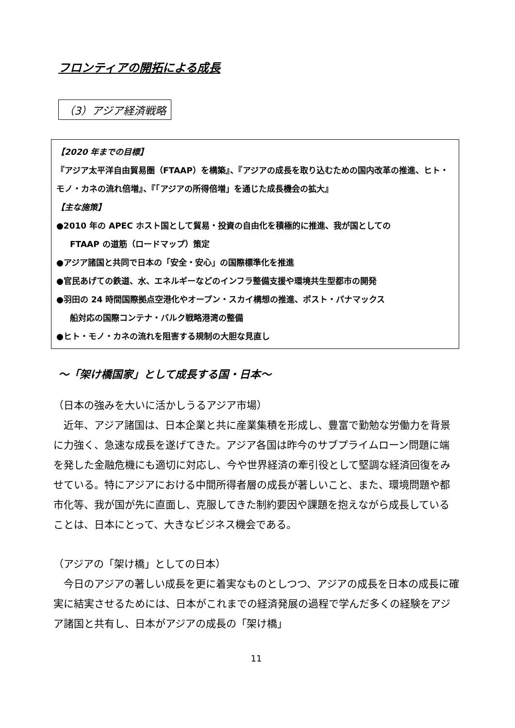フロンティアの開拓による成長
（3）アジア経済戦略
【2020 年までの目標】
『アジア太平洋自由貿易圏（FTAAP）を構築』、『アジアの成長を取り込むための国内改革の推進、ヒト・モノ・カネの流れ倍増』、『「アジアの所得倍増」を通じた成長機会の拡大』
【主な施策】
●2010 年の APEC ホスト国として貿易・投資の自由化を積極的に推進、我が国としての
FTAAP の道筋（ロードマップ）策定
●アジア諸国と共同で日本の「安全・安心」の国際標準化を推進
●官民あげての鉄道、水、エネルギーなどのインフラ整備支援や環境共生型都市の開発
●羽田の 24 時間国際拠点空港化やオープン・スカイ構想の推進、ポスト・パナマックス
船対応の国際コンテナ・バルク戦略港湾の整備
●ヒト・モノ・カネの流れを阻害する規制の大胆な見直し
～「架け橋国家」として成長する国・日本～
（日本の強みを大いに活かしうるアジア市場）
　近年、アジア諸国は、日本企業と共に産業集積を形成し、豊富で勤勉な労働力を背景に力強く、急速な成長を遂げてきた。アジア各国は昨今のサブプライムローン問題に端を発した金融危機にも適切に対応し、今や世界経済の牽引役として堅調な経済回復をみせている。特にアジアにおける中間所得者層の成長が著しいこと、また、環境問題や都市化等、我が国が先に直面し、克服してきた制約要因や課題を抱えながら成長していることは、日本にとって、大きなビジネス機会である。
（アジアの「架け橋」としての日本）
　今日のアジアの著しい成長を更に着実なものとしつつ、アジアの成長を日本の成長に確実に結実させるためには、日本がこれまでの経済発展の過程で学んだ多くの経験をアジア諸国と共有し、日本がアジアの成長の「架け橋」
11